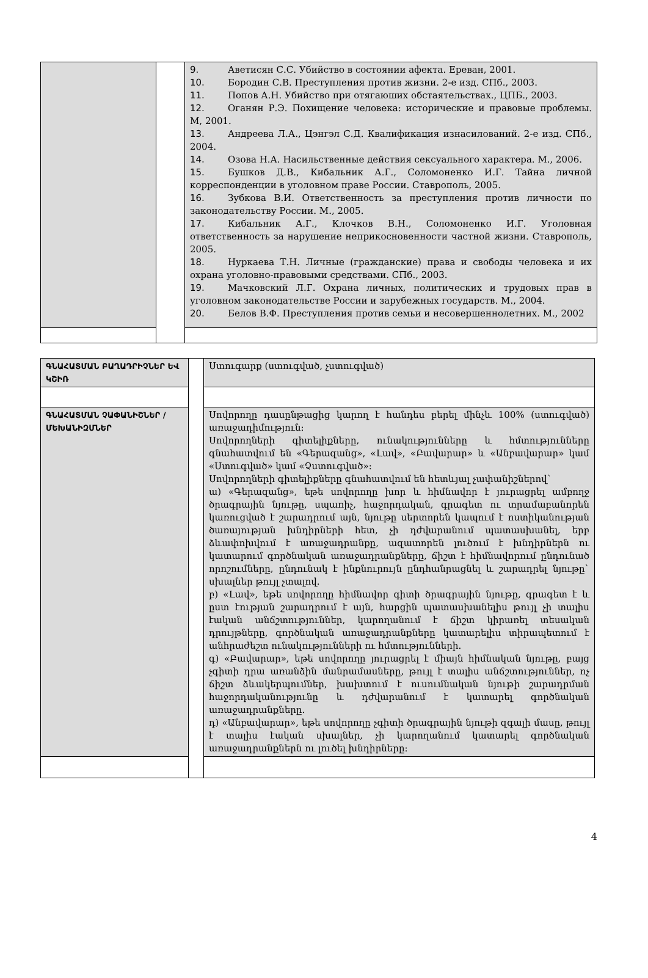| | | 9. Аветисян С.С. Убийство в состоянии афекта. Ереван, 2001. 10. Бородин С.В. Преступления против жизни. 2-е изд. СПб., 2003. 11. Попов А.Н. Убийство при отягаюших обстаятельствах., ЦПБ., 2003. 12. Оганян Р.Э. Похищение человека: исторические и правовые проблемы. М, 2001. 13. Андреева Л.А., Цэнгэл С.Д. Квалификация изнасилований. 2-е изд. СПб., 2004. 14. Озова Н.А. Насильственные действия сексуального характера. М., 2006. 15. Бушков Д.В., Кибальник А.Г., Соломоненко И.Г. Тайна личной корреспонденции в уголовном праве России. Ставрополь, 2005. 16. Зубкова В.И. Ответственность за преступления против личности по законодательству России. М., 2005. 17. Кибальник А.Г., Клочков В.Н., Соломоненко И.Г. Уголовная ответственность за нарушение неприкосновенности частной жизни. Ставрополь, 2005. 18. Нуркаева Т.Н. Личные (гражданские) права и свободы человека и их охрана уголовно-правовыми средствами. СПб., 2003. 19. Мачковский Л.Г. Охрана личных, политических и трудовых прав в уголовном законодательстве России и зарубежных государств. М., 2004. 20. Белов В.Ф. Преступления против семьи и несовершеннолетних. М., 2002 |
| ԳՆԱՀԱՏՄԱՆ ԲԱՂԱԴՐԻՉՆԵՐ ԵՎ ԿՇԻՌ | | Ստուգարք (ստուգված, չստուգված) |
| ԳՆԱՀԱՏՄԱՆ ՉԱՓԱՆԻՇՆԵՐ / ՄԵԽԱՆԻԶՄՆԵՐ | | Սովորողը դասընթացից կարող է հանդես բերել մինչև 100% (ստուգված) առաջադիմություն: Սովորողների գիտելիքները, ունակությունները և հմտությունները գնահատվում են «Գերազանց», «Լավ», «Բավարար» և «Անբավարար» կամ «Ստուգված» կամ «Չստուգված»: Սովորողների գիտելիքները գնահատվում են հետևյալ չափանիշներով` ա) «Գերազանց», եթե սովորողը խոր և հիմնավոր է յուրացրել ամբողջ ծրագրային նյութը, սպառիչ, հաջորդական, գրագետ ու տրամաբանորեն կառուցված է շարադրում այն, նյութը սերտորեն կապում է ոստիկանության ծառայության խնդիրների հետ, չի դժվարանում պատասխանել, երբ ձևափոխվում է առաջադրանքը, ազատորեն լուծում է խնդիրներն ու կատարում գործնական առաջադրանքները, ճիշտ է հիմնավորում ընդունած որոշումները, ընդունակ է ինքնուրույն ընդհանրացնել և շարադրել նյութը` սխալներ թույլ չտալով. բ) «Լավ», եթե սովորողը հիմնավոր գիտի ծրագրային նյութը, գրագետ է և ըստ էության շարադրում է այն, հարցին պատասխանելիս թույլ չի տալիս էական անճշտություններ, կարողանում է ճիշտ կիրառել տեսական դրույթները, գործնական առաջադրանքները կատարելիս տիրապետում է անհրաժեշտ ունակությունների ու հմտությունների. գ) «Բավարար», եթե սովորողը յուրացրել է միայն հիմնական նյութը, բայց չգիտի դրա առանձին մանրամասները, թույլ է տալիս անճշտություններ, ոչ ճիշտ ձևակերպումներ, խախտում է ուսումնական նյութի շարադրման հաջորդականությունը և դժվարանում է կատարել գործնական առաջադրանքները. դ) «Անբավարար», եթե սովորողը չգիտի ծրագրային նյութի զգալի մասը, թույլ է տալիս էական սխալներ, չի կարողանում կատարել գործնական առաջադրանքներն ու լուծել խնդիրները: |
4